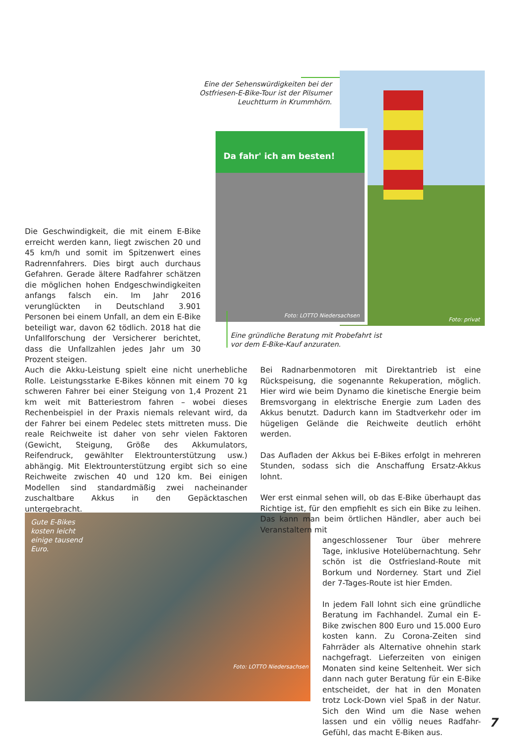Eine der Sehenswürdigkeiten bei der Ostfriesen-E-Bike-Tour ist der Pilsumer Leuchtturm in Krummhörn.
Foto: privat
Da fahr' ich am besten!
Foto: LOTTO Niedersachsen
Eine gründliche Beratung mit Probefahrt ist vor dem E-Bike-Kauf anzuraten.
Die Geschwindigkeit, die mit einem E-Bike erreicht werden kann, liegt zwischen 20 und 45 km/h und somit im Spitzenwert eines Radrennfahrers. Dies birgt auch durchaus Gefahren. Gerade ältere Radfahrer schätzen die möglichen hohen Endgeschwindigkeiten anfangs falsch ein. Im Jahr 2016 verunglückten in Deutschland 3.901 Personen bei einem Unfall, an dem ein E-Bike beteiligt war, davon 62 tödlich. 2018 hat die Unfallforschung der Versicherer berichtet, dass die Unfallzahlen jedes Jahr um 30 Prozent steigen.
Auch die Akku-Leistung spielt eine nicht unerhebliche Rolle. Leistungsstarke E-Bikes können mit einem 70 kg schweren Fahrer bei einer Steigung von 1,4 Prozent 21 km weit mit Batteriestrom fahren – wobei dieses Rechenbeispiel in der Praxis niemals relevant wird, da der Fahrer bei einem Pedelec stets mittreten muss. Die reale Reichweite ist daher von sehr vielen Faktoren (Gewicht, Steigung, Größe des Akkumulators, Reifendruck, gewählter Elektrounterstützung usw.) abhängig. Mit Elektrounterstützung ergibt sich so eine Reichweite zwischen 40 und 120 km. Bei einigen Modellen sind standardmäßig zwei nacheinander zuschaltbare Akkus in den Gepäcktaschen untergebracht.
Gute E-Bikes kosten leicht einige tausend Euro.
Foto: LOTTO Niedersachsen
Bei Radnarbenmotoren mit Direktantrieb ist eine Rückspeisung, die sogenannte Rekuperation, möglich. Hier wird wie beim Dynamo die kinetische Energie beim Bremsvorgang in elektrische Energie zum Laden des Akkus benutzt. Dadurch kann im Stadtverkehr oder im hügeligen Gelände die Reichweite deutlich erhöht werden.
Das Aufladen der Akkus bei E-Bikes erfolgt in mehreren Stunden, sodass sich die Anschaffung Ersatz-Akkus lohnt.
Wer erst einmal sehen will, ob das E-Bike überhaupt das Richtige ist, für den empfiehlt es sich ein Bike zu leihen. Das kann man beim örtlichen Händler, aber auch bei Veranstaltern mit
angeschlossener Tour über mehrere Tage, inklusive Hotelübernachtung. Sehr schön ist die Ostfriesland-Route mit Borkum und Norderney. Start und Ziel der 7-Tages-Route ist hier Emden.
In jedem Fall lohnt sich eine gründliche Beratung im Fachhandel. Zumal ein E-Bike zwischen 800 Euro und 15.000 Euro kosten kann. Zu Corona-Zeiten sind Fahrräder als Alternative ohnehin stark nachgefragt. Lieferzeiten von einigen Monaten sind keine Seltenheit. Wer sich dann nach guter Beratung für ein E-Bike entscheidet, der hat in den Monaten trotz Lock-Down viel Spaß in der Natur. Sich den Wind um die Nase wehen lassen und ein völlig neues Radfahr-Gefühl, das macht E-Biken aus.
7